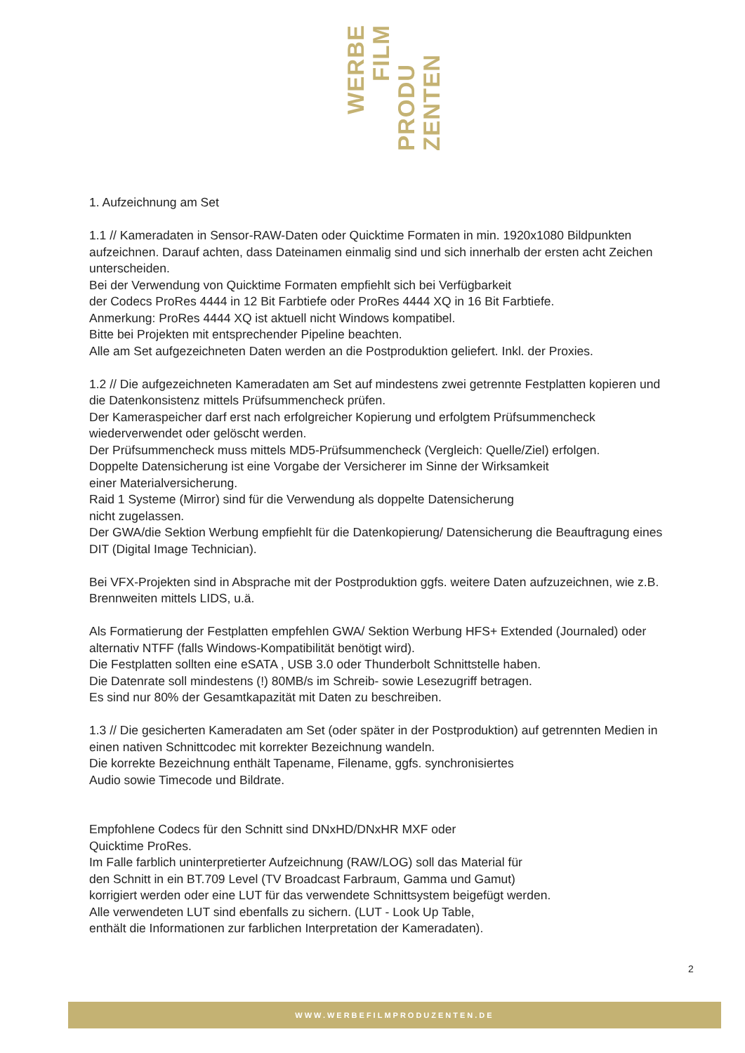WERBE
FILM
PRODU
ZENTEN
1. Aufzeichnung am Set
1.1 // Kameradaten in Sensor-RAW-Daten oder Quicktime Formaten in min. 1920x1080 Bildpunkten aufzeichnen. Darauf achten, dass Dateinamen einmalig sind und sich innerhalb der ersten acht Zeichen unterscheiden.
Bei der Verwendung von Quicktime Formaten empfiehlt sich bei Verfügbarkeit
der Codecs ProRes 4444 in 12 Bit Farbtiefe oder ProRes 4444 XQ in 16 Bit Farbtiefe.
Anmerkung: ProRes 4444 XQ ist aktuell nicht Windows kompatibel.
Bitte bei Projekten mit entsprechender Pipeline beachten.
Alle am Set aufgezeichneten Daten werden an die Postproduktion geliefert. Inkl. der Proxies.
1.2 // Die aufgezeichneten Kameradaten am Set auf mindestens zwei getrennte Festplatten kopieren und die Datenkonsistenz mittels Prüfsummencheck prüfen.
Der Kameraspeicher darf erst nach erfolgreicher Kopierung und erfolgtem Prüfsummencheck wiederverwendet oder gelöscht werden.
Der Prüfsummencheck muss mittels MD5-Prüfsummencheck (Vergleich: Quelle/Ziel) erfolgen.
Doppelte Datensicherung ist eine Vorgabe der Versicherer im Sinne der Wirksamkeit
einer Materialversicherung.
Raid 1 Systeme (Mirror) sind für die Verwendung als doppelte Datensicherung
nicht zugelassen.
Der GWA/die Sektion Werbung empfiehlt für die Datenkopierung/ Datensicherung die Beauftragung eines DIT (Digital Image Technician).
Bei VFX-Projekten sind in Absprache mit der Postproduktion ggfs. weitere Daten aufzuzeichnen, wie z.B. Brennweiten mittels LIDS, u.ä.
Als Formatierung der Festplatten empfehlen GWA/ Sektion Werbung HFS+ Extended (Journaled) oder alternativ NTFF (falls Windows-Kompatibilität benötigt wird).
Die Festplatten sollten eine eSATA , USB 3.0 oder Thunderbolt Schnittstelle haben.
Die Datenrate soll mindestens (!) 80MB/s im Schreib- sowie Lesezugriff betragen.
Es sind nur 80% der Gesamtkapazität mit Daten zu beschreiben.
1.3 // Die gesicherten Kameradaten am Set (oder später in der Postproduktion) auf getrennten Medien in einen nativen Schnittcodec mit korrekter Bezeichnung wandeln.
Die korrekte Bezeichnung enthält Tapename, Filename, ggfs. synchronisiertes
Audio sowie Timecode und Bildrate.
Empfohlene Codecs für den Schnitt sind DNxHD/DNxHR MXF oder
Quicktime ProRes.
Im Falle farblich uninterpretierter Aufzeichnung (RAW/LOG) soll das Material für
den Schnitt in ein BT.709 Level (TV Broadcast Farbraum, Gamma und Gamut)
korrigiert werden oder eine LUT für das verwendete Schnittsystem beigefügt werden.
Alle verwendeten LUT sind ebenfalls zu sichern. (LUT - Look Up Table,
enthält die Informationen zur farblichen Interpretation der Kameradaten).
2
WWW.WERBEFILMPRODUZENTEN.DE